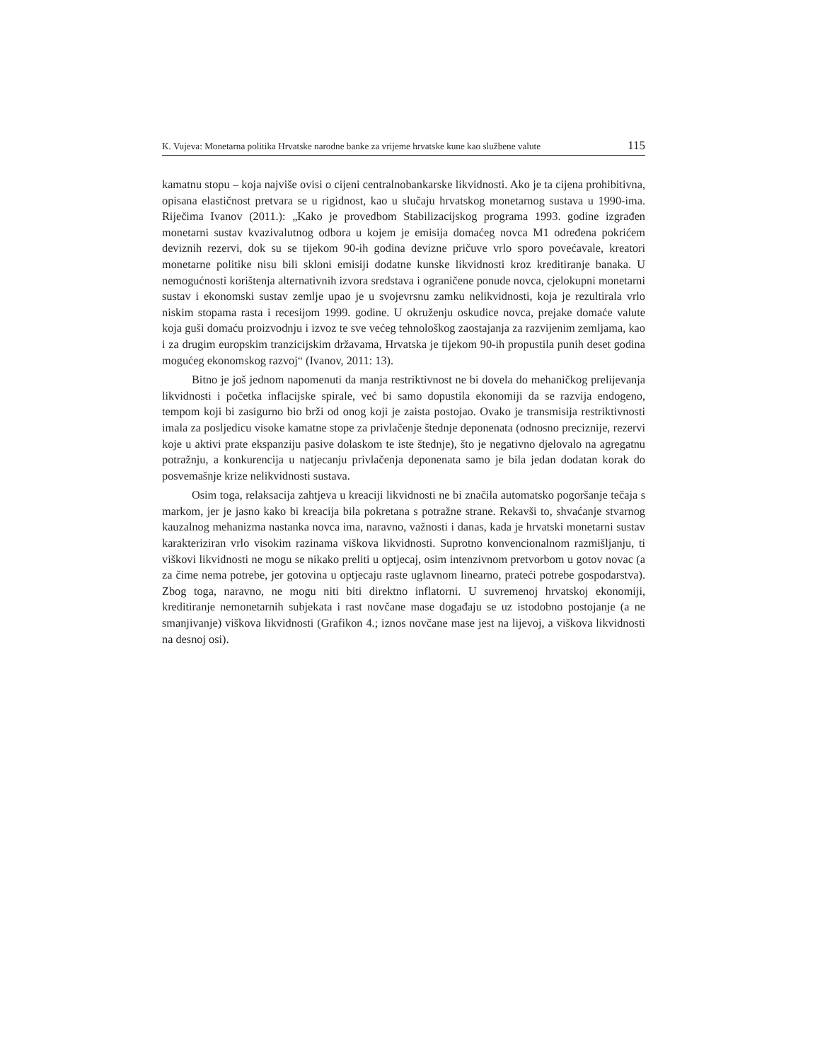K. Vujeva: Monetarna politika Hrvatske narodne banke za vrijeme hrvatske kune kao službene valute 115
kamatnu stopu – koja najviše ovisi o cijeni centralnobankarske likvidnosti. Ako je ta cijena prohibitivna, opisana elastičnost pretvara se u rigidnost, kao u slučaju hrvatskog monetarnog sustava u 1990-ima. Riječima Ivanov (2011.): „Kako je provedbom Stabilizacijskog programa 1993. godine izgrađen monetarni sustav kvazivalutnog odbora u kojem je emisija domaćeg novca M1 određena pokrićem deviznih rezervi, dok su se tijekom 90-ih godina devizne pričuve vrlo sporo povećavale, kreatori monetarne politike nisu bili skloni emisiji dodatne kunske likvidnosti kroz kreditiranje banaka. U nemogućnosti korištenja alternativnih izvora sredstava i ograničene ponude novca, cjelokupni monetarni sustav i ekonomski sustav zemlje upao je u svojevrsnu zamku nelikvidnosti, koja je rezultirala vrlo niskim stopama rasta i recesijom 1999. godine. U okruženju oskudice novca, prejake domaće valute koja guši domaću proizvodnju i izvoz te sve većeg tehnološkog zaostajanja za razvijenim zemljama, kao i za drugim europskim tranzicijskim državama, Hrvatska je tijekom 90-ih propustila punih deset godina mogućeg ekonomskog razvoj“ (Ivanov, 2011: 13).
Bitno je još jednom napomenuti da manja restriktivnost ne bi dovela do mehaničkog prelijevanja likvidnosti i početka inflacijske spirale, već bi samo dopustila ekonomiji da se razvija endogeno, tempom koji bi zasigurno bio brži od onog koji je zaista postojao. Ovako je transmisija restriktivnosti imala za posljedicu visoke kamatne stope za privlačenje štednje deponenata (odnosno preciznije, rezervi koje u aktivi prate ekspanziju pasive dolaskom te iste štednje), što je negativno djelovalo na agregatnu potražnju, a konkurencija u natjecanju privlačenja deponenata samo je bila jedan dodatan korak do posvemašnje krize nelikvidnosti sustava.
Osim toga, relaksacija zahtjeva u kreaciji likvidnosti ne bi značila automatsko pogoršanje tečaja s markom, jer je jasno kako bi kreacija bila pokretana s potražne strane. Rekavši to, shvaćanje stvarnog kauzalnog mehanizma nastanka novca ima, naravno, važnosti i danas, kada je hrvatski monetarni sustav karakteriziran vrlo visokim razinama viškova likvidnosti. Suprotno konvencionalnom razmišljanju, ti viškovi likvidnosti ne mogu se nikako preliti u optjecaj, osim intenzivnom pretvorbom u gotov novac (a za čime nema potrebe, jer gotovina u optjecaju raste uglavnom linearno, prateći potrebe gospodarstva). Zbog toga, naravno, ne mogu niti biti direktno inflatorni. U suvremenoj hrvatskoj ekonomiji, kreditiranje nemonetarnih subjekata i rast novčane mase događaju se uz istodobno postojanje (a ne smanjivanje) viškova likvidnosti (Grafikon 4.; iznos novčane mase jest na lijevoj, a viškova likvidnosti na desnoj osi).